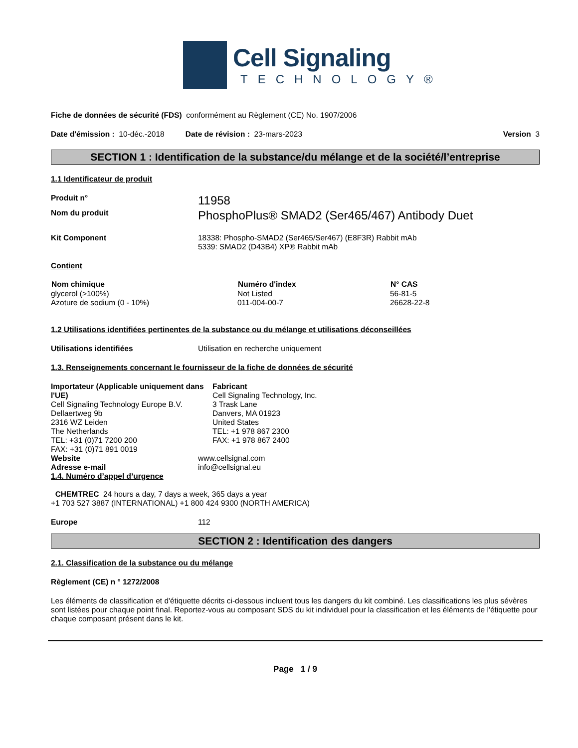Cell Signaling
TECHNOLOGY®
Fiche de données de sécurité (FDS) conformément au Règlement (CE) No. 1907/2006
Date d'émission : 10-déc.-2018 Date de révision : 23-mars-2023 Version 3
SECTION 1 : Identification de la substance/du mélange et de la société/l’entreprise
1.1 Identificateur de produit
Produit n° 11958
Nom du produit PhosphoPlus® SMAD2 (Ser465/467) Antibody Duet
Kit Component 18338: Phospho-SMAD2 (Ser465/Ser467) (E8F3R) Rabbit mAb
5339: SMAD2 (D43B4) XP® Rabbit mAb
Contient
| Nom chimique | Numéro d'index | N° CAS |
| --- | --- | --- |
| glycerol (>100%) | Not Listed | 56-81-5 |
| Azoture de sodium (0 - 10%) | 011-004-00-7 | 26628-22-8 |
1.2 Utilisations identifiées pertinentes de la substance ou du mélange et utilisations déconseillées
Utilisations identifiées Utilisation en recherche uniquement
1.3. Renseignements concernant le fournisseur de la fiche de données de sécurité
Importateur (Applicable uniquement dans l'UE)
Cell Signaling Technology Europe B.V.
Dellaertweg 9b
2316 WZ Leiden
The Netherlands
TEL: +31 (0)71 7200 200
FAX: +31 (0)71 891 0019
Fabricant
Cell Signaling Technology, Inc.
3 Trask Lane
Danvers, MA 01923
United States
TEL: +1 978 867 2300
FAX: +1 978 867 2400
Website www.cellsignal.com
Adresse e-mail info@cellsignal.eu
1.4. Numéro d’appel d’urgence
CHEMTREC 24 hours a day, 7 days a week, 365 days a year
+1 703 527 3887 (INTERNATIONAL) +1 800 424 9300 (NORTH AMERICA)
Europe 112
SECTION 2 : Identification des dangers
2.1. Classification de la substance ou du mélange
Règlement (CE) n ° 1272/2008
Les éléments de classification et d'étiquette décrits ci-dessous incluent tous les dangers du kit combiné. Les classifications les plus sévères sont listées pour chaque point final. Reportez-vous au composant SDS du kit individuel pour la classification et les éléments de l'étiquette pour chaque composant présent dans le kit.
Page 1 / 9